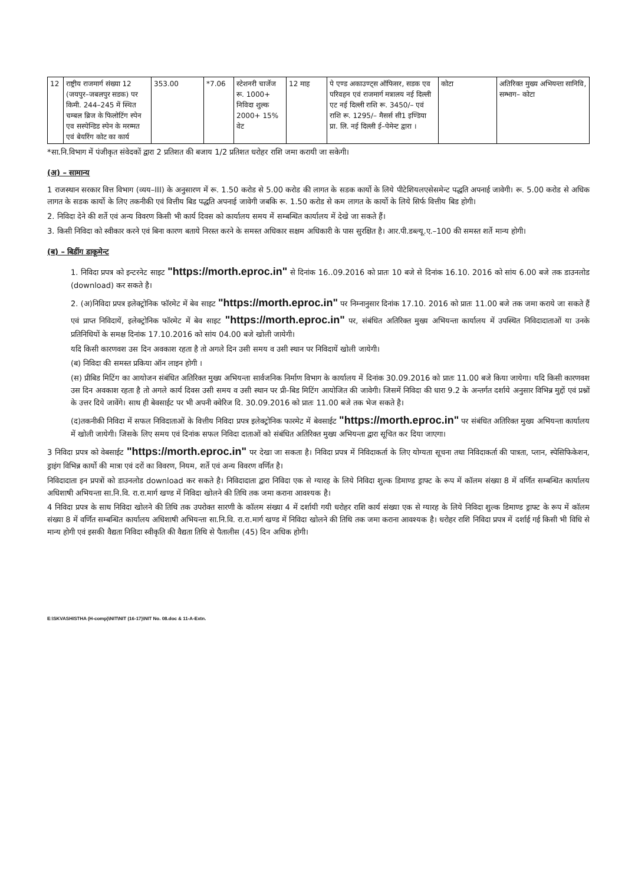| 12 | राष्ट्रीय राजमार्ग संख्या 12 (जयपुर–जबलपुर सडक) पर किमी. 244–245 में स्थित चम्बल ब्रिज के फिलोटिंग स्पेन एव सस्पेन्डिड स्पेन के मरम्मत एवं बेयरिंग कोट का कार्य | 353.00 | *7.06 | स्टेशनरी चार्जेज रू. 1000+ निविदा शुल्क 2000+ 15% वेट | 12 माह | पे एण्ड अकाउण्ट्स ऑफिसर, सडक एव परिवहन एवं राजमार्ग मत्रालय नई दिल्ली एट नई दिल्ली राशि रू. 3450/– एवं राशि रू. 1295/– मैसर्स सी1 इण्डिया प्रा. लि. नई दिल्ली ई–पेमेन्ट द्वारा । | कोटा | अतिरिक्त मुख्य अभियन्ता सानिवि, सम्भाग– कोटा |
*सा.नि.विभाग में पंजीकृत संवेदकों द्वारा 2 प्रतिशत की बजाय 1/2 प्रतिशत धरोहर राशि जमा करायी जा सकेगी।
(अ) – सामान्य
1 राजस्थान सरकार वित्त विभाग (व्यय–III) के अनुसारण में रू. 1.50 करोड से 5.00 करोड की लागत के सडक कार्यो के लिये पीटेशियलएसेसमेन्ट पद्धति अपनाई जावेगी। रू. 5.00 करोड से अधिक लागत के सडक कार्यो के लिए तकनीकी एवं वित्तीय बिड पद्धति अपनाई जावेगी जबकि रू. 1.50 करोड से कम लागत के कार्यो के लिये सिर्फ वित्तीय बिड होगी।
2. निविदा देने की शर्ते एवं अन्य विवरण किसी भी कार्य दिवस को कार्यालय समय में सम्बन्धित कार्यालय में देखे जा सकते हैं।
3. किसी निविदा को स्वीकार करने एवं बिना कारण बताये निरस्त करने के समस्त अधिकार सक्षम अधिकारी के पास सुरक्षित है। आर.पी.डब्ल्यू.ए.–100 की समस्त शर्ते मान्य होगी।
(ब) – बिडींग डाकूमेन्ट
1. निविदा प्रपत्र को इन्टरनेट साइट "https://morth.eproc.in" से दिनांक 16..09.2016 को प्रातः 10 बजे से दिनांक 16.10. 2016 को सांय 6.00 बजे तक डाउनलोड (download) कर सकते है।
2. (अ)निविदा प्रपत्र इलेक्ट्रोनिक फॉरमेट में बेव साइट "https://morth.eproc.in" पर निम्नानुसार दिनांक 17.10. 2016 को प्रातः 11.00 बजे तक जमा कराये जा सकते हैं एवं प्राप्त निविदायें, इलेक्ट्रोनिक फॉरमेट में बेव साइट "https://morth.eproc.in" पर, संबंधित अतिरिक्त मुख्य अभियन्ता कार्यालय में उपस्थित निविदादाताओं या उनके प्रतिनिधियों के समक्ष दिनांक 17.10.2016 को सांय 04.00 बजे खोली जायेगी।
यदि किसी कारणवश उस दिन अवकाश रहता है तो अगले दिन उसी समय व उसी स्थान पर निविदायें खोली जायेगी।
(ब) निविदा की समस्त प्रकिया ऑन लाइन होगी ।
(स) प्रीबिड मिटिंग का आयोजन संबंधित अतिरिक्त मुख्य अभियन्ता सार्वजनिक निर्माण विभाग के कार्यालय में दिनांक 30.09.2016 को प्रातः 11.00 बजे किया जायेगा। यदि किसी कारणवश उस दिन अवकाश रहता है तो अगले कार्य दिवस उसी समय व उसी स्थान पर प्री–बिड मिटिंग आयोजित की जावेगी। जिसमें निविदा की धारा 9.2 के अन्तर्गत दर्शाये अनुसार विभिन्न मुद्दों एवं प्रश्नों के उत्तर दिये जावेंगे। साथ ही बेवसाईट पर भी अपनी क्वेरिज दि. 30.09.2016 को प्रातः 11.00 बजे तक भेज सकते है।
(द)तकनीकी निविदा में सफल निविदाताओं के वित्तीय निविदा प्रपत्र इलेक्ट्रोनिक फारमेट में बेवसाईट "https://morth.eproc.in" पर संबंधित अतिरिक्त मुख्य अभियन्ता कार्यालय में खोली जायेगी। जिसके लिए समय एवं दिनांक सफल निविदा दाताओं को संबंधित अतिरिक्त मुख्य अभियन्ता द्वारा सूचित कर दिया जाएगा।
3 निविदा प्रपत्र को वेबसाईट "https://morth.eproc.in" पर देखा जा सकता है। निविदा प्रपत्र में निविदाकर्ता के लिए योग्यता सूचना तथा निविदाकर्ता की पात्रता, प्लान, स्पेसिफिकेशन, ड्राइंग विभिन्न कार्यो की मात्रा एवं दरों का विवरण, नियम, शर्ते एवं अन्य विवरण वर्णित है।
निविदादाता इन प्रपत्रों को डाउनलोड download कर सकते है। निविदादाता द्वारा निविदा एक से ग्यारह के लिये निविदा शुल्क डिमाण्ड ड्राफ्ट के रूप में कॉलम संख्या 8 में वर्णित सम्बन्धित कार्यालय अधिशाषी अभियन्ता सा.नि.वि. रा.रा.मार्ग खण्ड में निविदा खोलने की तिथि तक जमा कराना आवश्यक है।
4 निविदा प्रपत्र के साथ निविदा खोलने की तिथि तक उपरोक्त सारणी के कॉलम संख्या 4 में दर्शायी गयी धरोहर राशि कार्य संख्या एक से ग्यारह के लिये निविदा शुल्क डिमाण्ड ड्राफ्ट के रूप में कॉलम संख्या 8 में वर्णित सम्बन्धित कार्यालय अधिशाषी अभियन्ता सा.नि.वि. रा.रा.मार्ग खण्ड में निविदा खोलने की तिथि तक जमा कराना आवश्यक है। धरोहर राशि निविदा प्रपत्र में दर्शाई गई किसी भी विधि से मान्य होगी एवं इसकी वैद्यता निविदा स्वीकृति की वैद्यता तिथि से पैतालीस (45) दिन अधिक होगी।
E:\SKVASHISTHA (H-comp)\NIT\NIT (16-17)\NIT No. 08.doc & 11-A-Extn.